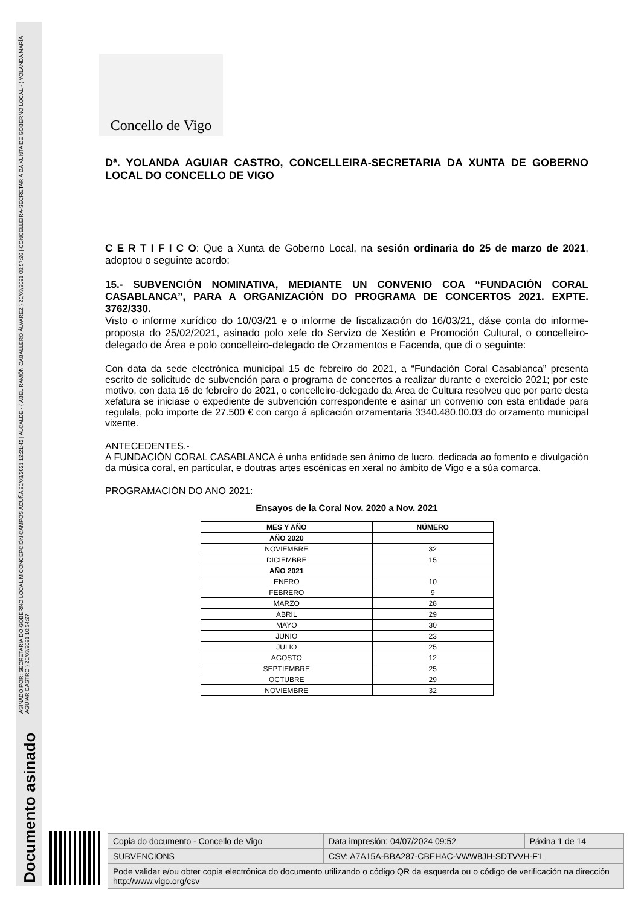ASINADO POR: SECRETARIA DO GOBERNO LOCAL M CONCEPCIÓN CAMPOS ACUÑA 25/03/2021 12:21:42 | ALCALDE - ( ABEL RAMÓN CABALLERO ÁLVAREZ ) 26/03/2021 08:57:26 | CONCELLEIRA-SECRETARIA DA XUNTA DE GOBERNO LOCAL - ( YOLANDA MARÍA AGUIAR CASTRO ) 25/03/2021 10:34:27
Documento asinado
Concello de Vigo
Dª. YOLANDA AGUIAR CASTRO, CONCELLEIRA-SECRETARIA DA XUNTA DE GOBERNO LOCAL DO CONCELLO DE VIGO
C E R T I F I C O: Que a Xunta de Goberno Local, na sesión ordinaria do 25 de marzo de 2021, adoptou o seguinte acordo:
15.- SUBVENCIÓN NOMINATIVA, MEDIANTE UN CONVENIO COA “FUNDACIÓN CORAL CASABLANCA”, PARA A ORGANIZACIÓN DO PROGRAMA DE CONCERTOS 2021. EXPTE. 3762/330.
Visto o informe xurídico do 10/03/21 e o informe de fiscalización do 16/03/21, dáse conta do informe-proposta do 25/02/2021, asinado polo xefe do Servizo de Xestión e Promoción Cultural, o concelleiro-delegado de Área e polo concelleiro-delegado de Orzamentos e Facenda, que di o seguinte:
Con data da sede electrónica municipal 15 de febreiro do 2021, a “Fundación Coral Casablanca” presenta escrito de solicitude de subvención para o programa de concertos a realizar durante o exercicio 2021; por este motivo, con data 16 de febreiro do 2021, o concelleiro-delegado da Área de Cultura resolveu que por parte desta xefatura se iniciase o expediente de subvención correspondente e asinar un convenio con esta entidade para regulala, polo importe de 27.500 € con cargo á aplicación orzamentaria 3340.480.00.03 do orzamento municipal vixente.
ANTECEDENTES.-
A FUNDACIÓN CORAL CASABLANCA é unha entidade sen ánimo de lucro, dedicada ao fomento e divulgación da música coral, en particular, e doutras artes escénicas en xeral no ámbito de Vigo e a súa comarca.
PROGRAMACIÓN DO ANO 2021:
Ensayos de la Coral Nov. 2020 a Nov. 2021
| MES Y AÑO | NÚMERO |
| --- | --- |
| AÑO 2020 | |
| NOVIEMBRE | 32 |
| DICIEMBRE | 15 |
| AÑO 2021 | |
| ENERO | 10 |
| FEBRERO | 9 |
| MARZO | 28 |
| ABRIL | 29 |
| MAYO | 30 |
| JUNIO | 23 |
| JULIO | 25 |
| AGOSTO | 12 |
| SEPTIEMBRE | 25 |
| OCTUBRE | 29 |
| NOVIEMBRE | 32 |
| Copia do documento - Concello de Vigo | Data impresión: 04/07/2024 09:52 | Páxina 1 de 14 |
| SUBVENCIONS | CSV: A7A15A-BBA287-CBEHAC-VWW8JH-SDTVVH-F1 | |
| Pode validar e/ou obter copia electrónica do documento utilizando o código QR da esquerda ou o código de verificación na dirección http://www.vigo.org/csv | | |